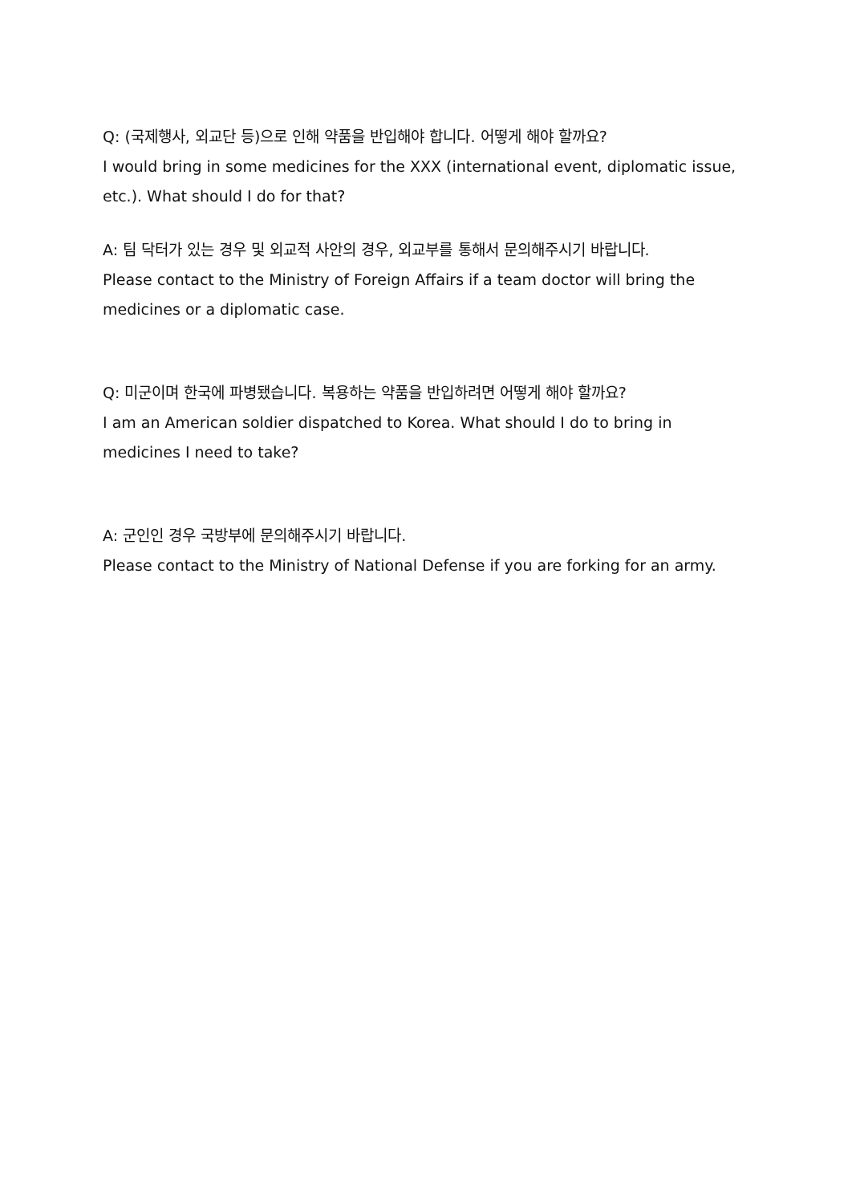Q: (국제행사, 외교단 등)으로 인해 약품을 반입해야 합니다. 어떻게 해야 할까요?
I would bring in some medicines for the XXX (international event, diplomatic issue, etc.). What should I do for that?
A: 팀 닥터가 있는 경우 및 외교적 사안의 경우, 외교부를 통해서 문의해주시기 바랍니다.
Please contact to the Ministry of Foreign Affairs if a team doctor will bring the medicines or a diplomatic case.
Q: 미군이며 한국에 파병됐습니다. 복용하는 약품을 반입하려면 어떻게 해야 할까요?
I am an American soldier dispatched to Korea. What should I do to bring in medicines I need to take?
A: 군인인 경우 국방부에 문의해주시기 바랍니다.
Please contact to the Ministry of National Defense if you are forking for an army.